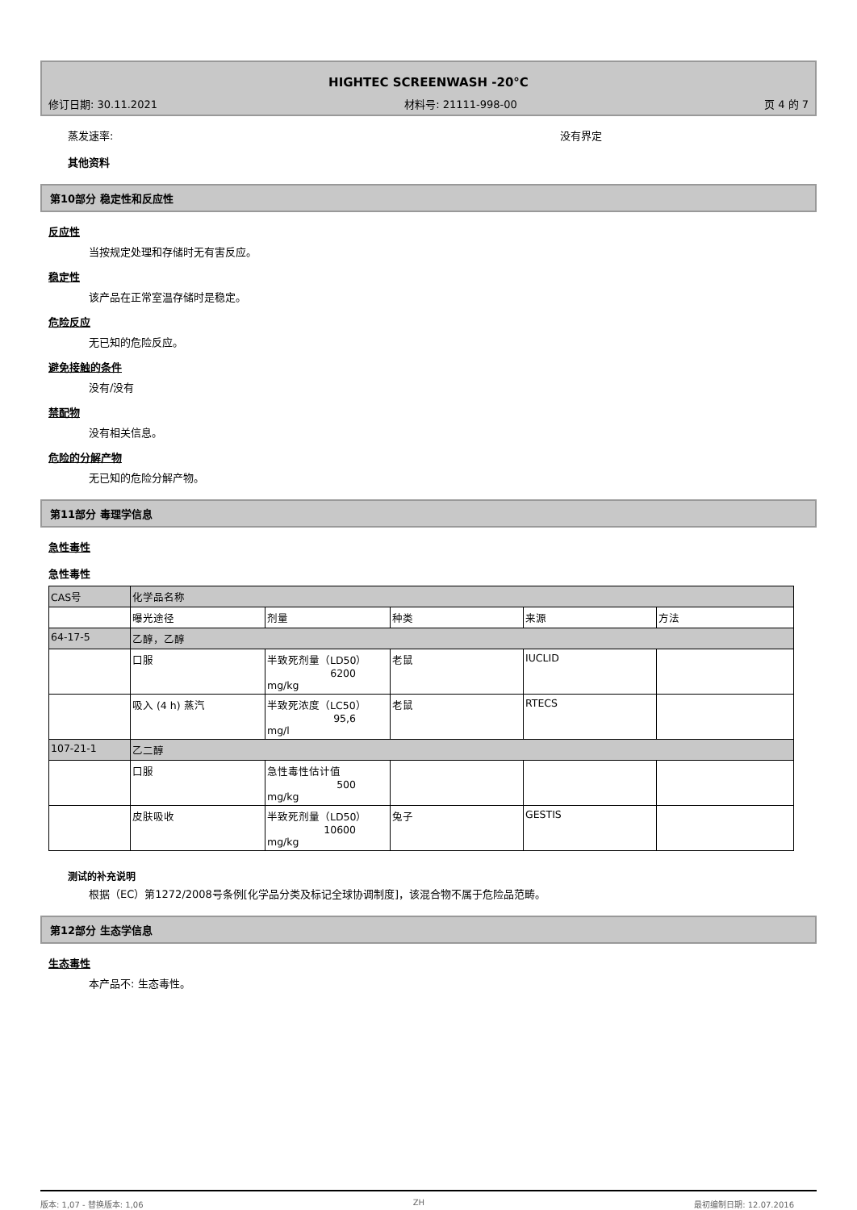HIGHTEC SCREENWASH -20°C
修订日期: 30.11.2021 材料号: 21111-998-00 页 4 的 7
蒸发速率: 没有界定
其他资料
第10部分 稳定性和反应性
反应性
当按规定处理和存储时无有害反应。
稳定性
该产品在正常室温存储时是稳定。
危险反应
无已知的危险反应。
避免接触的条件
没有/没有
禁配物
没有相关信息。
危险的分解产物
无已知的危险分解产物。
第11部分 毒理学信息
急性毒性
急性毒性
| CAS号 | 化学品名称 | | | | |
| | 曝光途径 | 剂量 | 种类 | 来源 | 方法 |
| 64-17-5 | 乙醇，乙醇 | | | | |
| | 口服 | 半致死剂量（LD50） 6200 mg/kg | 老鼠 | IUCLID | |
| | 吸入 (4 h) 蒸汽 | 半致死浓度（LC50） 95,6 mg/l | 老鼠 | RTECS | |
| 107-21-1 | 乙二醇 | | | | |
| | 口服 | 急性毒性估计值 500 mg/kg | | | |
| | 皮肤吸收 | 半致死剂量（LD50） 10600 mg/kg | 兔子 | GESTIS | |
测试的补充说明
根据（EC）第1272/2008号条例[化学品分类及标记全球协调制度]，该混合物不属于危险品范畴。
第12部分 生态学信息
生态毒性
本产品不: 生态毒性。
版本: 1,07 - 替换版本: 1,06 ZH 最初编制日期: 12.07.2016